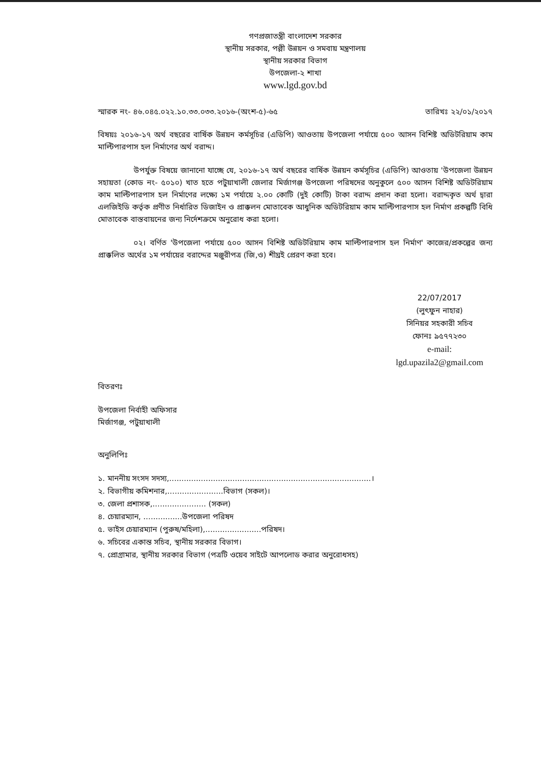গণপ্রজাতন্ত্রী বাংলাদেশ সরকার
স্থানীয় সরকার, পল্লী উন্নয়ন ও সমবায় মন্ত্রণালয়
স্থানীয় সরকার বিভাগ
উপজেলা-২ শাখা
www.lgd.gov.bd
স্মারক নং- ৪৬.০৪৫.০২২.১০.৩৩.০৩৩.২০১৬-(অংশ-৫)-৬৫ তারিখঃ ২২/০১/২০১৭
বিষয়ঃ ২০১৬-১৭ অর্থ বছরের বার্ষিক উন্নয়ন কর্মসূচির (এডিপি) আওতায় উপজেলা পর্যায়ে ৫০০ আসন বিশিষ্ট অডিটরিয়াম কাম মাল্টিপারপাস হল নির্মাণের অর্থ বরাদ্দ।
উপর্যুক্ত বিষয়ে জানানো যাচ্ছে যে, ২০১৬-১৭ অর্থ বছরের বার্ষিক উন্নয়ন কর্মসূচির (এডিপি) আওতায় 'উপজেলা উন্নয়ন সহায়তা (কোড নং- ৫০১০) খাত হতে পটুয়াখালী জেলার মির্জাগঞ্জ উপজেলা পরিষদের অনুকুলে ৫০০ আসন বিশিষ্ট অডিটরিয়াম কাম মাল্টিপারপাস হল নির্মাণের লক্ষ্যে ১ম পর্যায়ে ২.০০ কোটি (দুই কোটি) টাকা বরাদ্দ প্রদান করা হলো। বরাদ্দকৃত অর্থ দ্বারা এলজিইডি কর্তৃক প্রণীত নির্ধারিত ডিজাইন ও প্রাক্কলন মোতাবেক আধুনিক অডিটরিয়াম কাম মাল্টিপারপাস হল নির্মাণ প্রকল্পটি বিধি মোতাবেক বাস্তবায়নের জন্য নির্দেশক্রমে অনুরোধ করা হলো।
০২। বর্ণিত 'উপজেলা পর্যায়ে ৫০০ আসন বিশিষ্ট অডিটরিয়াম কাম মাল্টিপারপাস হল নির্মাণ' কাজের/প্রকল্পের জন্য প্রাক্কলিত অর্থের ১ম পর্যায়ের বরাদ্দের মঞ্জুরীপত্র (জি,ও) শীঘ্রই প্রেরণ করা হবে।
22/07/2017
(লুৎফুন নাহার)
সিনিয়র সহকারী সচিব
ফোনঃ ৯৫৭৭২৩০
e-mail:
lgd.upazila2@gmail.com
বিতরণঃ
উপজেলা নির্বাহী অফিসার
মির্জাগঞ্জ, পটুয়াখালী
অনুলিপিঃ
১. মাননীয় সংসদ সদস্য,...................................................................................।
২. বিভাগীয় কমিশনার,.......................বিভাগ (সকল)।
৩. জেলা প্রশাসক,...................... (সকল)
৪. চেয়ারম্যান, ................উপজেলা পরিষদ
৫. ভাইস চেয়ারম্যান (পুরুষ/মহিলা),.......................পরিষদ।
৬. সচিবের একান্ত সচিব, স্থানীয় সরকার বিভাগ।
৭. প্রোগ্রামার, স্থানীয় সরকার বিভাগ (পত্রটি ওয়েব সাইটে আপলোড করার অনুরোধসহ)